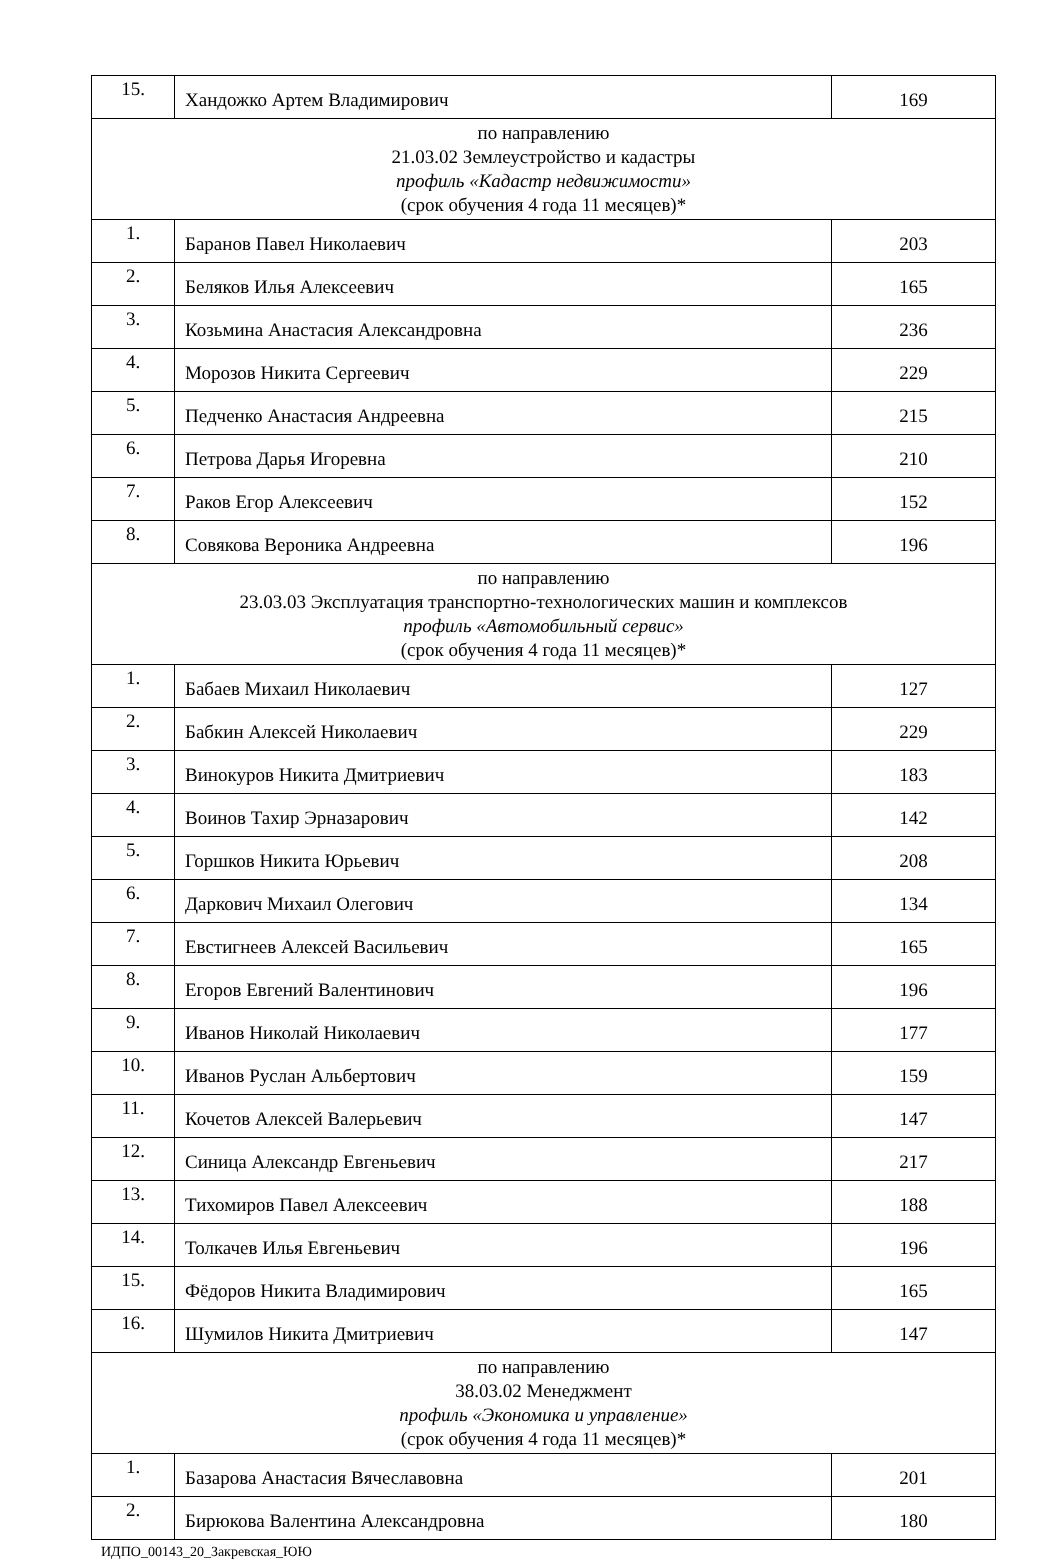| 15. | Хандожко Артем Владимирович | 169 |
| по направлению 21.03.02 Землеустройство и кадастры профиль «Кадастр недвижимости» (срок обучения 4 года 11 месяцев)* | | |
| 1. | Баранов Павел Николаевич | 203 |
| 2. | Беляков Илья Алексеевич | 165 |
| 3. | Козьмина Анастасия Александровна | 236 |
| 4. | Морозов Никита Сергеевич | 229 |
| 5. | Педченко Анастасия Андреевна | 215 |
| 6. | Петрова Дарья Игоревна | 210 |
| 7. | Раков Егор Алексеевич | 152 |
| 8. | Совякова Вероника Андреевна | 196 |
| по направлению 23.03.03 Эксплуатация транспортно-технологических машин и комплексов профиль «Автомобильный сервис» (срок обучения 4 года 11 месяцев)* | | |
| 1. | Бабаев Михаил Николаевич | 127 |
| 2. | Бабкин Алексей Николаевич | 229 |
| 3. | Винокуров Никита Дмитриевич | 183 |
| 4. | Воинов Тахир Эрназарович | 142 |
| 5. | Горшков Никита Юрьевич | 208 |
| 6. | Даркович Михаил Олегович | 134 |
| 7. | Евстигнеев Алексей Васильевич | 165 |
| 8. | Егоров Евгений Валентинович | 196 |
| 9. | Иванов Николай Николаевич | 177 |
| 10. | Иванов Руслан Альбертович | 159 |
| 11. | Кочетов Алексей Валерьевич | 147 |
| 12. | Синица Александр Евгеньевич | 217 |
| 13. | Тихомиров Павел Алексеевич | 188 |
| 14. | Толкачев Илья Евгеньевич | 196 |
| 15. | Фёдоров Никита Владимирович | 165 |
| 16. | Шумилов Никита Дмитриевич | 147 |
| по направлению 38.03.02 Менеджмент профиль «Экономика и управление» (срок обучения 4 года 11 месяцев)* | | |
| 1. | Базарова Анастасия Вячеславовна | 201 |
| 2. | Бирюкова Валентина Александровна | 180 |
ИДПО_00143_20_Закревская_ЮЮ